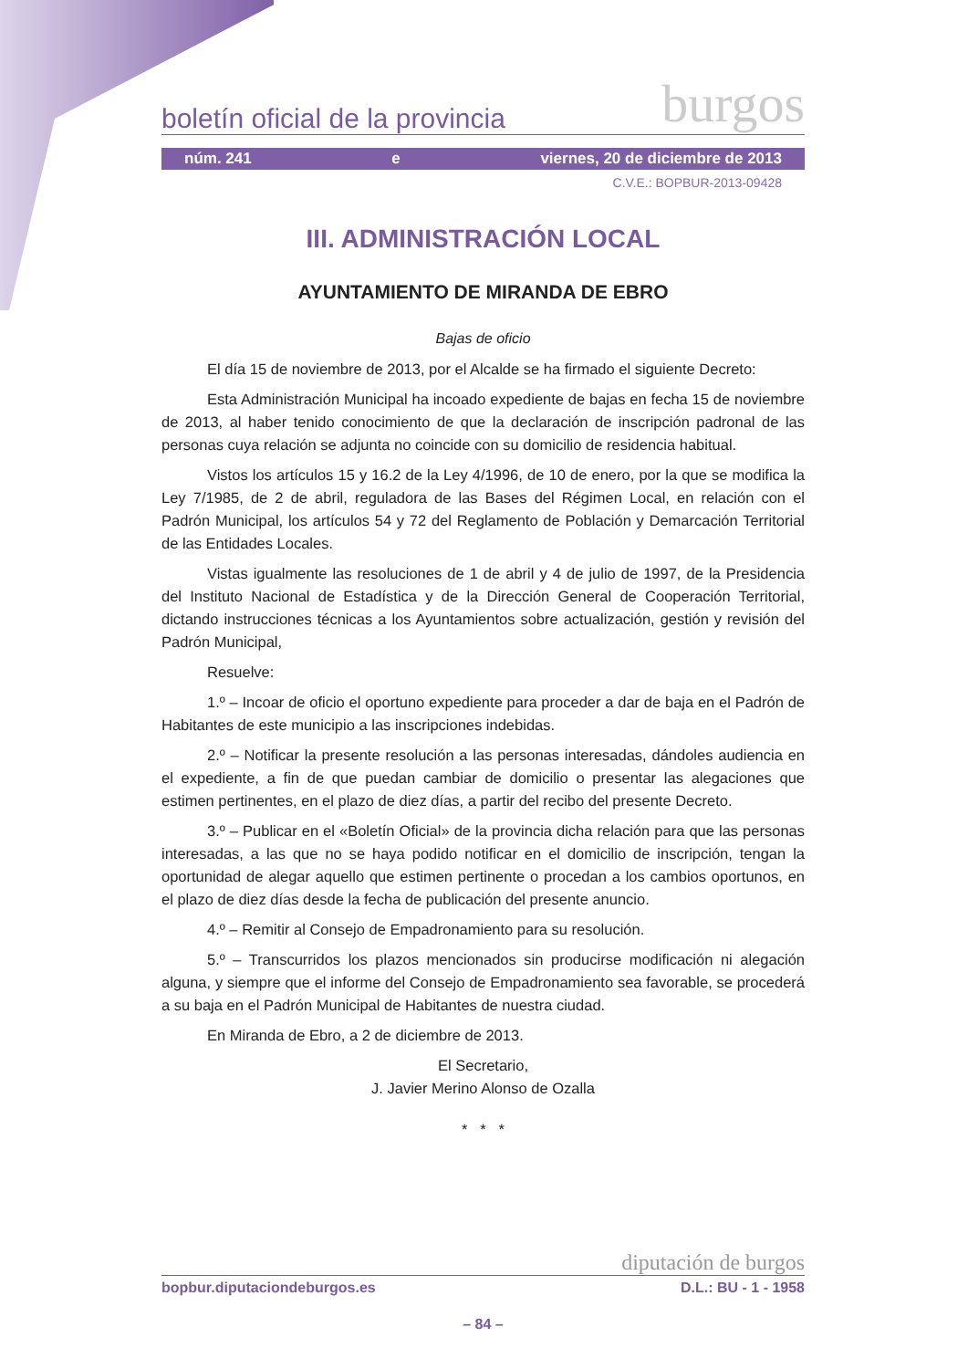boletín oficial de la provincia burgos
núm. 241 e viernes, 20 de diciembre de 2013
C.V.E.: BOPBUR-2013-09428
III. ADMINISTRACIÓN LOCAL
AYUNTAMIENTO DE MIRANDA DE EBRO
Bajas de oficio
El día 15 de noviembre de 2013, por el Alcalde se ha firmado el siguiente Decreto:
Esta Administración Municipal ha incoado expediente de bajas en fecha 15 de noviembre de 2013, al haber tenido conocimiento de que la declaración de inscripción padronal de las personas cuya relación se adjunta no coincide con su domicilio de residencia habitual.
Vistos los artículos 15 y 16.2 de la Ley 4/1996, de 10 de enero, por la que se modifica la Ley 7/1985, de 2 de abril, reguladora de las Bases del Régimen Local, en relación con el Padrón Municipal, los artículos 54 y 72 del Reglamento de Población y Demarcación Territorial de las Entidades Locales.
Vistas igualmente las resoluciones de 1 de abril y 4 de julio de 1997, de la Presidencia del Instituto Nacional de Estadística y de la Dirección General de Cooperación Territorial, dictando instrucciones técnicas a los Ayuntamientos sobre actualización, gestión y revisión del Padrón Municipal,
Resuelve:
1.º – Incoar de oficio el oportuno expediente para proceder a dar de baja en el Padrón de Habitantes de este municipio a las inscripciones indebidas.
2.º – Notificar la presente resolución a las personas interesadas, dándoles audiencia en el expediente, a fin de que puedan cambiar de domicilio o presentar las alegaciones que estimen pertinentes, en el plazo de diez días, a partir del recibo del presente Decreto.
3.º – Publicar en el «Boletín Oficial» de la provincia dicha relación para que las personas interesadas, a las que no se haya podido notificar en el domicilio de inscripción, tengan la oportunidad de alegar aquello que estimen pertinente o procedan a los cambios oportunos, en el plazo de diez días desde la fecha de publicación del presente anuncio.
4.º – Remitir al Consejo de Empadronamiento para su resolución.
5.º – Transcurridos los plazos mencionados sin producirse modificación ni alegación alguna, y siempre que el informe del Consejo de Empadronamiento sea favorable, se procederá a su baja en el Padrón Municipal de Habitantes de nuestra ciudad.
En Miranda de Ebro, a 2 de diciembre de 2013.
El Secretario,
J. Javier Merino Alonso de Ozalla
* * *
diputación de burgos
bopbur.diputaciondeburgos.es D.L.: BU - 1 - 1958
– 84 –